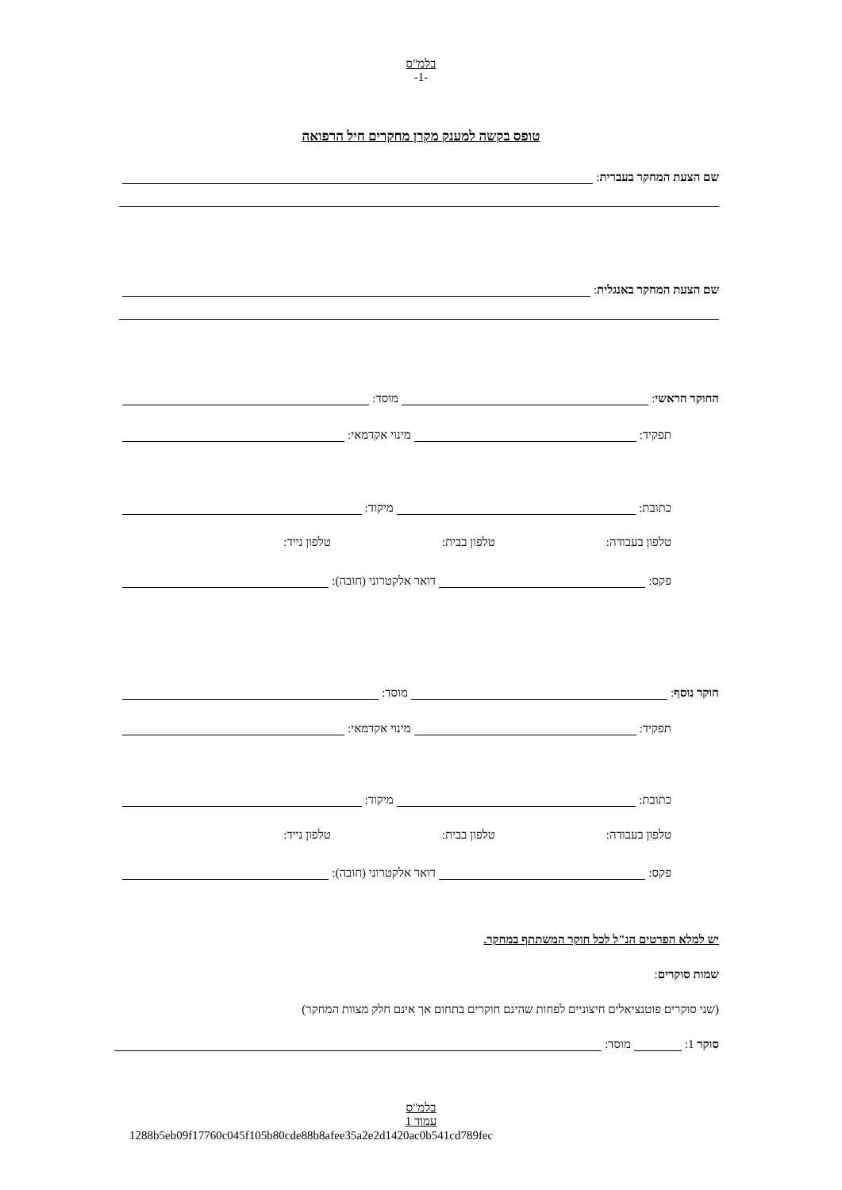בלמ"ס
-1-
טופס בקשה למענק מקרן מחקרים חיל הרפואה
שם הצעת המחקר בעברית:
שם הצעת המחקר באנגלית:
החוקר הראשי: מוסד:
תפקיד: מינוי אקדמאי:
כתובת: מיקוד:
טלפון בעבודה: טלפון בבית: טלפון נייד:
פקס: דואר אלקטרוני (חובה):
חוקר נוסף: מוסד:
תפקיד: מינוי אקדמאי:
כתובת: מיקוד:
טלפון בעבודה: טלפון בבית: טלפון נייד:
פקס: דואר אלקטרוני (חובה):
יש למלא הפרטים הנ"ל לכל חוקר המשתתף במחקר.
שמות סוקרים:
(שני סוקרים פוטנציאלים חיצוניים לפחות שהינם חוקרים בתחום אך אינם חלק מצוות המחקר)
סוקר 1: מוסד:
בלמ"ס
עמוד 1
1288b5eb09f17760c045f105b80cde88b8afee35a2e2d1420ac0b541cd789fec